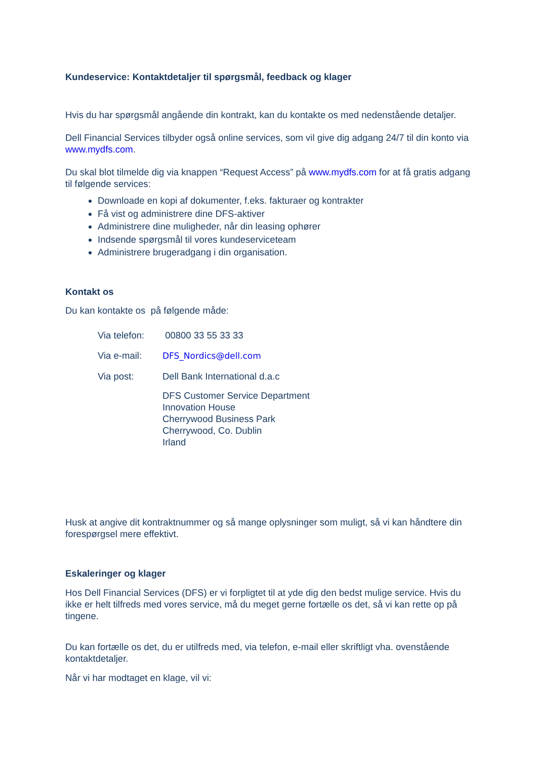Kundeservice: Kontaktdetaljer til spørgsmål, feedback og klager
Hvis du har spørgsmål angående din kontrakt, kan du kontakte os med nedenstående detaljer.
Dell Financial Services tilbyder også online services, som vil give dig adgang 24/7 til din konto via www.mydfs.com.
Du skal blot tilmelde dig via knappen “Request Access” på www.mydfs.com for at få gratis adgang til følgende services:
Downloade en kopi af dokumenter, f.eks. fakturaer og kontrakter
Få vist og administrere dine DFS-aktiver
Administrere dine muligheder, når din leasing ophører
Indsende spørgsmål til vores kundeserviceteam
Administrere brugeradgang i din organisation.
Kontakt os
Du kan kontakte os på følgende måde:
Via telefon:
00800 33 55 33 33
Via e-mail: DFS_Nordics@dell.com
Via post: Dell Bank International d.a.c
DFS Customer Service Department
Innovation House
Cherrywood Business Park
Cherrywood, Co. Dublin
Irland
Husk at angive dit kontraktnummer og så mange oplysninger som muligt, så vi kan håndtere din forespørgsel mere effektivt.
Eskaleringer og klager
Hos Dell Financial Services (DFS) er vi forpligtet til at yde dig den bedst mulige service. Hvis du ikke er helt tilfreds med vores service, må du meget gerne fortælle os det, så vi kan rette op på tingene.
Du kan fortælle os det, du er utilfreds med, via telefon, e-mail eller skriftligt vha. ovenstående kontaktdetaljer.
Når vi har modtaget en klage, vil vi: